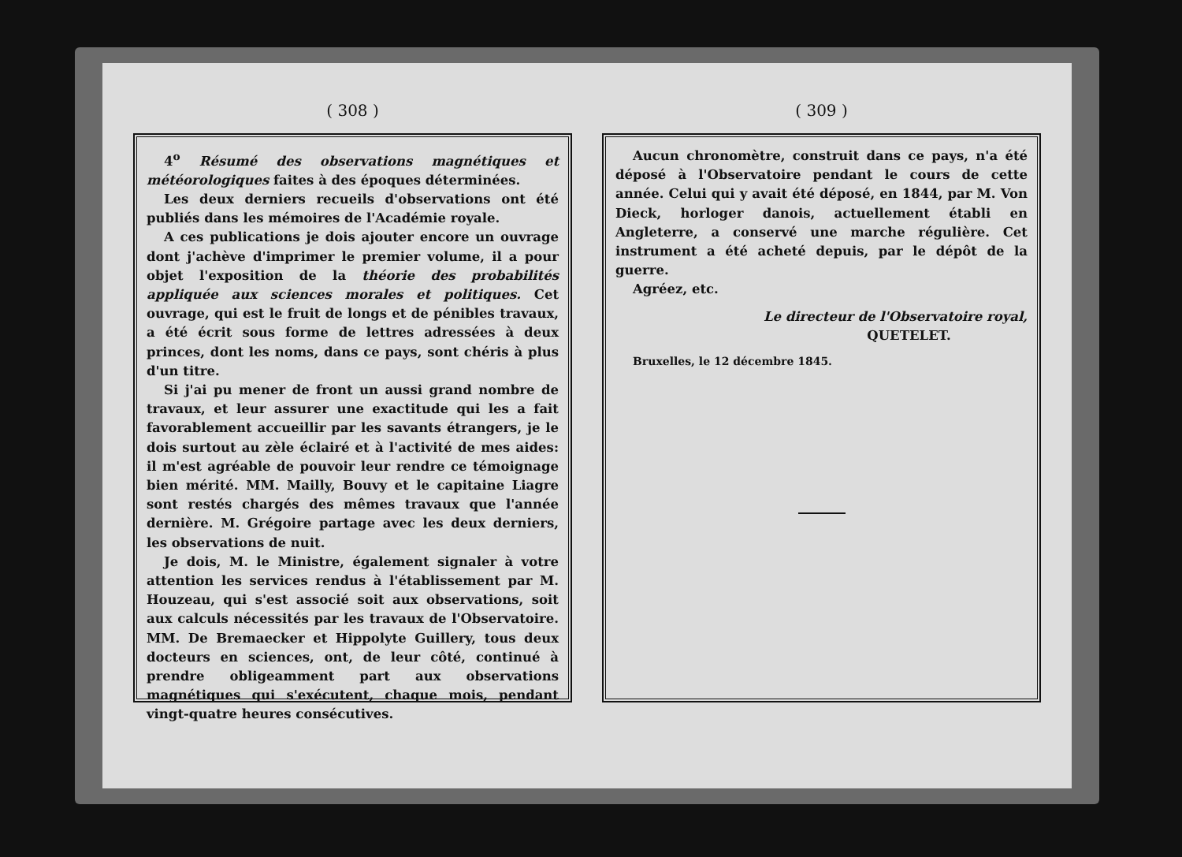( 308 )
4<sup>o</sup> Résumé des observations magnétiques et météorologiques faites à des époques déterminées.
Les deux derniers recueils d'observations ont été publiés dans les mémoires de l'Académie royale.
A ces publications je dois ajouter encore un ouvrage dont j'achève d'imprimer le premier volume, il a pour objet l'exposition de la théorie des probabilités appliquée aux sciences morales et politiques. Cet ouvrage, qui est le fruit de longs et de pénibles travaux, a été écrit sous forme de lettres adressées à deux princes, dont les noms, dans ce pays, sont chéris à plus d'un titre.
Si j'ai pu mener de front un aussi grand nombre de travaux, et leur assurer une exactitude qui les a fait favorablement accueillir par les savants étrangers, je le dois surtout au zèle éclairé et à l'activité de mes aides: il m'est agréable de pouvoir leur rendre ce témoignage bien mérité. MM. Mailly, Bouvy et le capitaine Liagre sont restés chargés des mêmes travaux que l'année dernière. M. Grégoire partage avec les deux derniers, les observations de nuit.
Je dois, M. le Ministre, également signaler à votre attention les services rendus à l'établissement par M. Houzeau, qui s'est associé soit aux observations, soit aux calculs nécessités par les travaux de l'Observatoire. MM. De Bremaecker et Hippolyte Guillery, tous deux docteurs en sciences, ont, de leur côté, continué à prendre obligeamment part aux observations magnétiques qui s'exécutent, chaque mois, pendant vingt-quatre heures consécutives.
( 309 )
Aucun chronomètre, construit dans ce pays, n'a été déposé à l'Observatoire pendant le cours de cette année. Celui qui y avait été déposé, en 1844, par M. Von Dieck, horloger danois, actuellement établi en Angleterre, a conservé une marche régulière. Cet instrument a été acheté depuis, par le dépôt de la guerre.
Agréez, etc.
Le directeur de l'Observatoire royal,
QUETELET.
Bruxelles, le 12 décembre 1845.